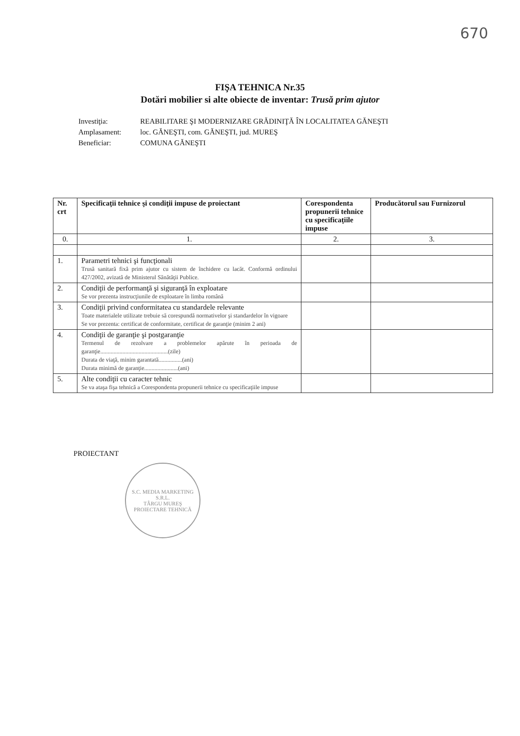670
FIŞA TEHNICA Nr.35
Dotări mobilier si alte obiecte de inventar: Trusă prim ajutor
| Investiţia: | REABILITARE ŞI MODERNIZARE GRĂDINIŢĂ ÎN LOCALITATEA GĂNEŞTI |
| Amplasament: | loc. GĂNEŞTI, com. GĂNEŞTI, jud. MUREŞ |
| Beneficiar: | COMUNA GĂNEŞTI |
| Nr. crt | Specificaţii tehnice şi condiţii impuse de proiectant | Corespondenta propunerii tehnice cu specificaţiile impuse | Producătorul sau Furnizorul |
| --- | --- | --- | --- |
| 0. | 1. | 2. | 3. |
| 1. | Parametri tehnici şi funcţionali Trusă sanitară fixă prim ajutor cu sistem de închidere cu lacăt. Conformă ordinului 427/2002, avizată de Ministerul Sănătăţii Publice. | | |
| 2. | Condiţii de performanţă şi siguranţă în exploatare Se vor prezenta instrucţiunile de exploatare în limba română | | |
| 3. | Condiţii privind conformitatea cu standardele relevante Toate materialele utilizate trebuie să corespundă normativelor şi standardelor în vigoare Se vor prezenta: certificat de conformitate, certificat de garanţie (minim 2 ani) | | |
| 4. | Condiţii de garanţie şi postgaranţie Termenul de rezolvare a problemelor apărute în perioada de garanţie..............................................(zile) Durata de viaţă, minim garantată................(ani) Durata minimă de garanţie.......................(ani) | | |
| 5. | Alte condiţii cu caracter tehnic Se va ataşa fişa tehnică a Corespondenta propunerii tehnice cu specificaţiile impuse | | |
PROIECTANT
S.C. MEDIA MARKETING S.R.L.
TÂRGU MUREŞ
PROIECTARE TEHNICĂ